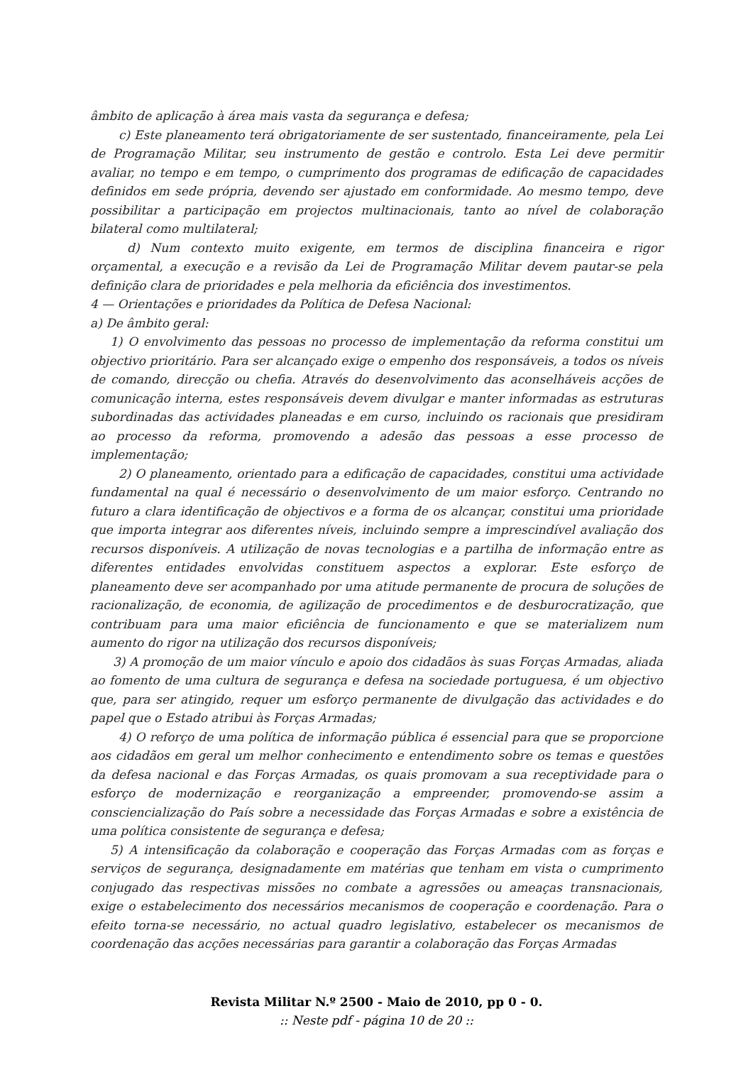âmbito de aplicação à área mais vasta da segurança e defesa;
c) Este planeamento terá obrigatoriamente de ser sustentado, financeiramente, pela Lei de Programação Militar, seu instrumento de gestão e controlo. Esta Lei deve permitir avaliar, no tempo e em tempo, o cumprimento dos programas de edificação de capacidades definidos em sede própria, devendo ser ajustado em conformidade. Ao mesmo tempo, deve possibilitar a participação em projectos multinacionais, tanto ao nível de colaboração bilateral como multilateral;
d) Num contexto muito exigente, em termos de disciplina financeira e rigor orçamental, a execução e a revisão da Lei de Programação Militar devem pautar-se pela definição clara de prioridades e pela melhoria da eficiência dos investimentos.
4 — Orientações e prioridades da Política de Defesa Nacional:
a) De âmbito geral:
1) O envolvimento das pessoas no processo de implementação da reforma constitui um objectivo prioritário. Para ser alcançado exige o empenho dos responsáveis, a todos os níveis de comando, direcção ou chefia. Através do desenvolvimento das aconselháveis acções de comunicação interna, estes responsáveis devem divulgar e manter informadas as estruturas subordinadas das actividades planeadas e em curso, incluindo os racionais que presidiram ao processo da reforma, promovendo a adesão das pessoas a esse processo de implementação;
2) O planeamento, orientado para a edificação de capacidades, constitui uma actividade fundamental na qual é necessário o desenvolvimento de um maior esforço. Centrando no futuro a clara identificação de objectivos e a forma de os alcançar, constitui uma prioridade que importa integrar aos diferentes níveis, incluindo sempre a imprescindível avaliação dos recursos disponíveis. A utilização de novas tecnologias e a partilha de informação entre as diferentes entidades envolvidas constituem aspectos a explorar. Este esforço de planeamento deve ser acompanhado por uma atitude permanente de procura de soluções de racionalização, de economia, de agilização de procedimentos e de desburocratização, que contribuam para uma maior eficiência de funcionamento e que se materializem num aumento do rigor na utilização dos recursos disponíveis;
3) A promoção de um maior vínculo e apoio dos cidadãos às suas Forças Armadas, aliada ao fomento de uma cultura de segurança e defesa na sociedade portuguesa, é um objectivo que, para ser atingido, requer um esforço permanente de divulgação das actividades e do papel que o Estado atribui às Forças Armadas;
4) O reforço de uma política de informação pública é essencial para que se proporcione aos cidadãos em geral um melhor conhecimento e entendimento sobre os temas e questões da defesa nacional e das Forças Armadas, os quais promovam a sua receptividade para o esforço de modernização e reorganização a empreender, promovendo-se assim a consciencialização do País sobre a necessidade das Forças Armadas e sobre a existência de uma política consistente de segurança e defesa;
5) A intensificação da colaboração e cooperação das Forças Armadas com as forças e serviços de segurança, designadamente em matérias que tenham em vista o cumprimento conjugado das respectivas missões no combate a agressões ou ameaças transnacionais, exige o estabelecimento dos necessários mecanismos de cooperação e coordenação. Para o efeito torna-se necessário, no actual quadro legislativo, estabelecer os mecanismos de coordenação das acções necessárias para garantir a colaboração das Forças Armadas
Revista Militar N.º 2500 - Maio de 2010, pp 0 - 0.
:: Neste pdf - página 10 de 20 ::